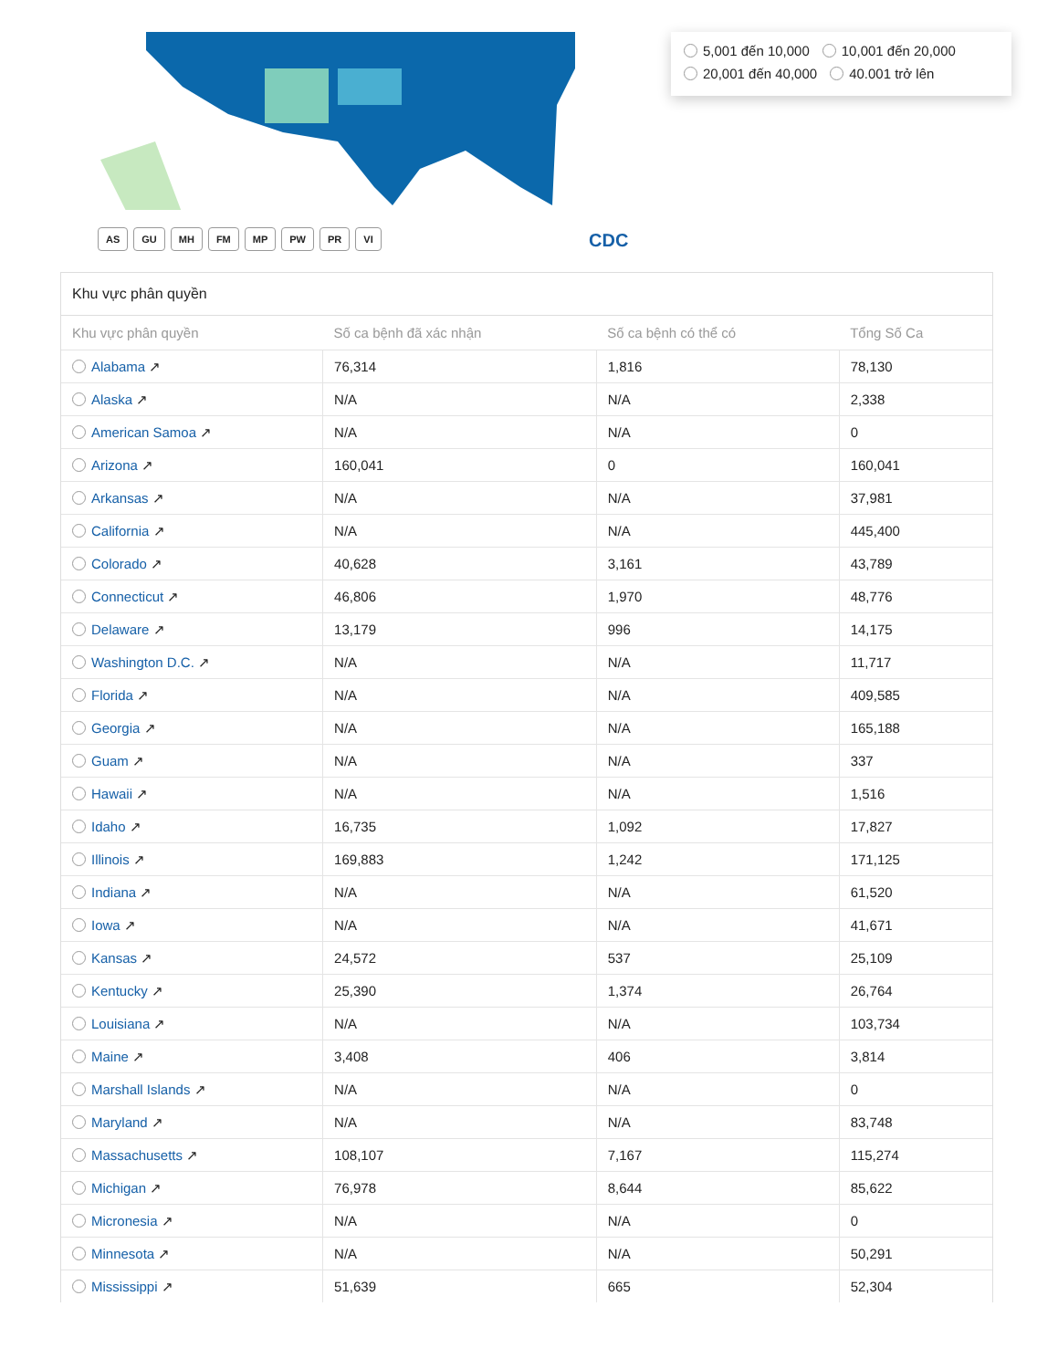5,001 đến 10,000 10,001 đến 20,000
20,001 đến 40,000 40.001 trở lên
AS GU MH FM MP PW PR VI CDC
Khu vực phân quyền
| Khu vực phân quyền | Số ca bệnh đã xác nhận | Số ca bệnh có thể có | Tổng Số Ca |
| --- | --- | --- | --- |
| Alabama ↗ | 76,314 | 1,816 | 78,130 |
| Alaska ↗ | N/A | N/A | 2,338 |
| American Samoa ↗ | N/A | N/A | 0 |
| Arizona ↗ | 160,041 | 0 | 160,041 |
| Arkansas ↗ | N/A | N/A | 37,981 |
| California ↗ | N/A | N/A | 445,400 |
| Colorado ↗ | 40,628 | 3,161 | 43,789 |
| Connecticut ↗ | 46,806 | 1,970 | 48,776 |
| Delaware ↗ | 13,179 | 996 | 14,175 |
| Washington D.C. ↗ | N/A | N/A | 11,717 |
| Florida ↗ | N/A | N/A | 409,585 |
| Georgia ↗ | N/A | N/A | 165,188 |
| Guam ↗ | N/A | N/A | 337 |
| Hawaii ↗ | N/A | N/A | 1,516 |
| Idaho ↗ | 16,735 | 1,092 | 17,827 |
| Illinois ↗ | 169,883 | 1,242 | 171,125 |
| Indiana ↗ | N/A | N/A | 61,520 |
| Iowa ↗ | N/A | N/A | 41,671 |
| Kansas ↗ | 24,572 | 537 | 25,109 |
| Kentucky ↗ | 25,390 | 1,374 | 26,764 |
| Louisiana ↗ | N/A | N/A | 103,734 |
| Maine ↗ | 3,408 | 406 | 3,814 |
| Marshall Islands ↗ | N/A | N/A | 0 |
| Maryland ↗ | N/A | N/A | 83,748 |
| Massachusetts ↗ | 108,107 | 7,167 | 115,274 |
| Michigan ↗ | 76,978 | 8,644 | 85,622 |
| Micronesia ↗ | N/A | N/A | 0 |
| Minnesota ↗ | N/A | N/A | 50,291 |
| Mississippi ↗ | 51,639 | 665 | 52,304 |